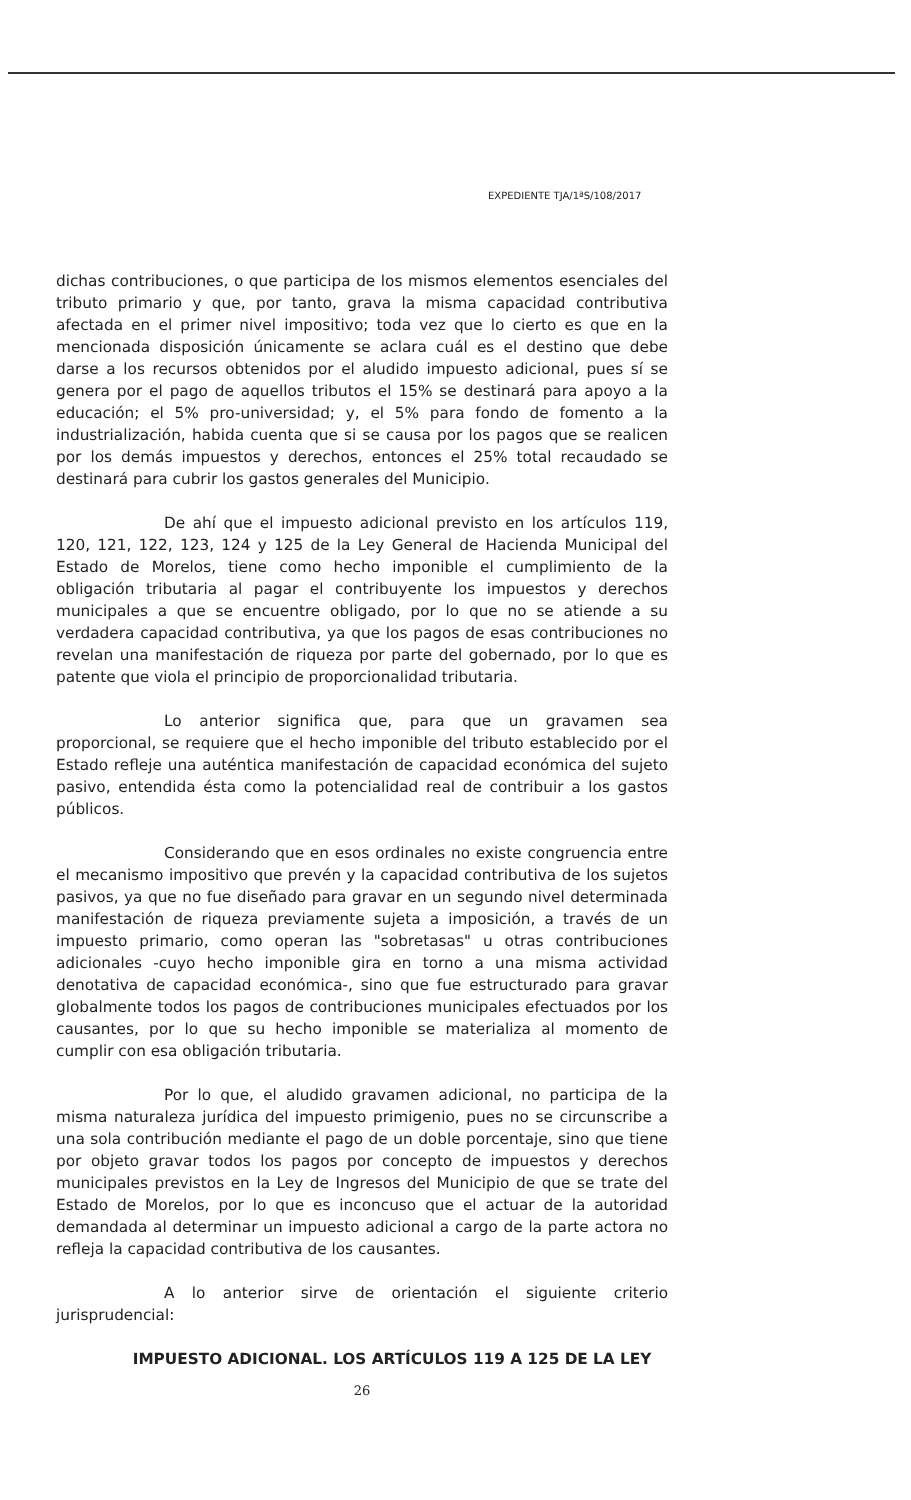EXPEDIENTE TJA/1ªS/108/2017
dichas contribuciones, o que participa de los mismos elementos esenciales del tributo primario y que, por tanto, grava la misma capacidad contributiva afectada en el primer nivel impositivo; toda vez que lo cierto es que en la mencionada disposición únicamente se aclara cuál es el destino que debe darse a los recursos obtenidos por el aludido impuesto adicional, pues sí se genera por el pago de aquellos tributos el 15% se destinará para apoyo a la educación; el 5% pro-universidad; y, el 5% para fondo de fomento a la industrialización, habida cuenta que si se causa por los pagos que se realicen por los demás impuestos y derechos, entonces el 25% total recaudado se destinará para cubrir los gastos generales del Municipio.
De ahí que el impuesto adicional previsto en los artículos 119, 120, 121, 122, 123, 124 y 125 de la Ley General de Hacienda Municipal del Estado de Morelos, tiene como hecho imponible el cumplimiento de la obligación tributaria al pagar el contribuyente los impuestos y derechos municipales a que se encuentre obligado, por lo que no se atiende a su verdadera capacidad contributiva, ya que los pagos de esas contribuciones no revelan una manifestación de riqueza por parte del gobernado, por lo que es patente que viola el principio de proporcionalidad tributaria.
Lo anterior significa que, para que un gravamen sea proporcional, se requiere que el hecho imponible del tributo establecido por el Estado refleje una auténtica manifestación de capacidad económica del sujeto pasivo, entendida ésta como la potencialidad real de contribuir a los gastos públicos.
Considerando que en esos ordinales no existe congruencia entre el mecanismo impositivo que prevén y la capacidad contributiva de los sujetos pasivos, ya que no fue diseñado para gravar en un segundo nivel determinada manifestación de riqueza previamente sujeta a imposición, a través de un impuesto primario, como operan las "sobretasas" u otras contribuciones adicionales -cuyo hecho imponible gira en torno a una misma actividad denotativa de capacidad económica-, sino que fue estructurado para gravar globalmente todos los pagos de contribuciones municipales efectuados por los causantes, por lo que su hecho imponible se materializa al momento de cumplir con esa obligación tributaria.
Por lo que, el aludido gravamen adicional, no participa de la misma naturaleza jurídica del impuesto primigenio, pues no se circunscribe a una sola contribución mediante el pago de un doble porcentaje, sino que tiene por objeto gravar todos los pagos por concepto de impuestos y derechos municipales previstos en la Ley de Ingresos del Municipio de que se trate del Estado de Morelos, por lo que es inconcuso que el actuar de la autoridad demandada al determinar un impuesto adicional a cargo de la parte actora no refleja la capacidad contributiva de los causantes.
A lo anterior sirve de orientación el siguiente criterio jurisprudencial:
IMPUESTO ADICIONAL. LOS ARTÍCULOS 119 A 125 DE LA LEY
26